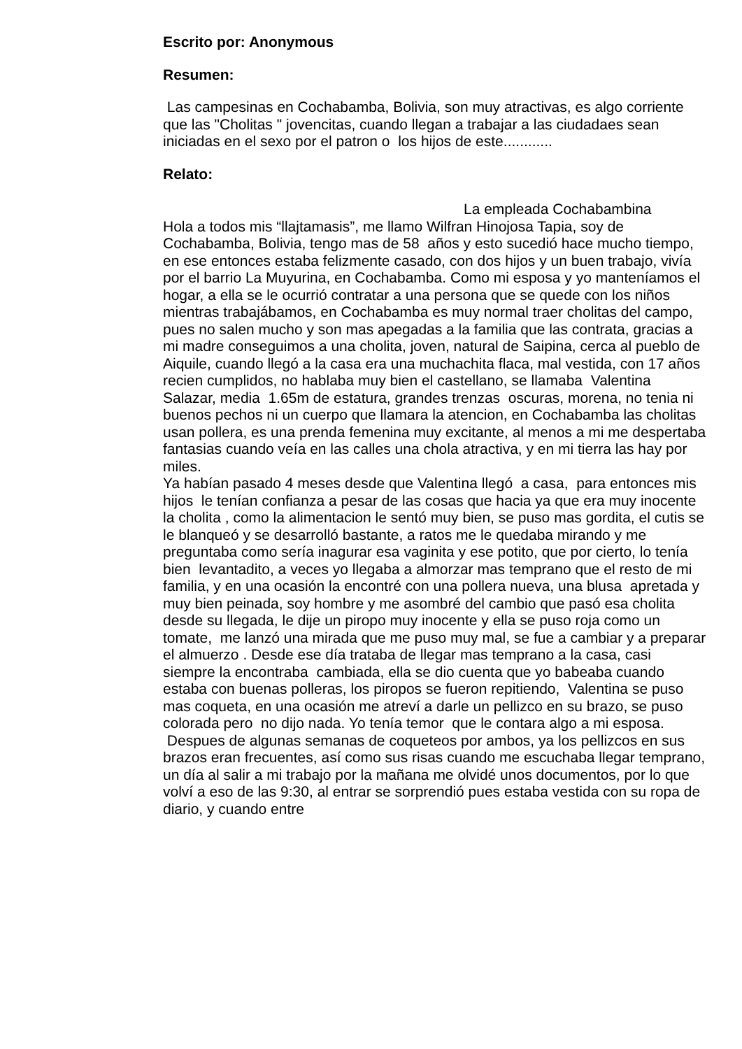Escrito por: Anonymous
Resumen:
Las campesinas en Cochabamba, Bolivia, son muy atractivas, es algo corriente que las "Cholitas " jovencitas, cuando llegan a trabajar a las ciudadaes sean iniciadas en el sexo por el patron o los hijos de este............
Relato:
La empleada Cochabambina
Hola a todos mis “llajtamasis”, me llamo Wilfran Hinojosa Tapia, soy de Cochabamba, Bolivia, tengo mas de 58 años y esto sucedió hace mucho tiempo, en ese entonces estaba felizmente casado, con dos hijos y un buen trabajo, vivía por el barrio La Muyurina, en Cochabamba. Como mi esposa y yo manteníamos el hogar, a ella se le ocurrió contratar a una persona que se quede con los niños mientras trabajábamos, en Cochabamba es muy normal traer cholitas del campo, pues no salen mucho y son mas apegadas a la familia que las contrata, gracias a mi madre conseguimos a una cholita, joven, natural de Saipina, cerca al pueblo de Aiquile, cuando llegó a la casa era una muchachita flaca, mal vestida, con 17 años recien cumplidos, no hablaba muy bien el castellano, se llamaba Valentina Salazar, media 1.65m de estatura, grandes trenzas oscuras, morena, no tenia ni buenos pechos ni un cuerpo que llamara la atencion, en Cochabamba las cholitas usan pollera, es una prenda femenina muy excitante, al menos a mi me despertaba fantasias cuando veía en las calles una chola atractiva, y en mi tierra las hay por miles.
Ya habían pasado 4 meses desde que Valentina llegó a casa, para entonces mis hijos le tenían confianza a pesar de las cosas que hacia ya que era muy inocente la cholita , como la alimentacion le sentó muy bien, se puso mas gordita, el cutis se le blanqueó y se desarrolló bastante, a ratos me le quedaba mirando y me preguntaba como sería inagurar esa vaginita y ese potito, que por cierto, lo tenía bien levantadito, a veces yo llegaba a almorzar mas temprano que el resto de mi familia, y en una ocasión la encontré con una pollera nueva, una blusa apretada y muy bien peinada, soy hombre y me asombré del cambio que pasó esa cholita desde su llegada, le dije un piropo muy inocente y ella se puso roja como un tomate, me lanzó una mirada que me puso muy mal, se fue a cambiar y a preparar el almuerzo . Desde ese día trataba de llegar mas temprano a la casa, casi siempre la encontraba cambiada, ella se dio cuenta que yo babeaba cuando estaba con buenas polleras, los piropos se fueron repitiendo, Valentina se puso mas coqueta, en una ocasión me atreví a darle un pellizco en su brazo, se puso colorada pero no dijo nada. Yo tenía temor que le contara algo a mi esposa. Despues de algunas semanas de coqueteos por ambos, ya los pellizcos en sus brazos eran frecuentes, así como sus risas cuando me escuchaba llegar temprano, un día al salir a mi trabajo por la mañana me olvidé unos documentos, por lo que volví a eso de las 9:30, al entrar se sorprendió pues estaba vestida con su ropa de diario, y cuando entre